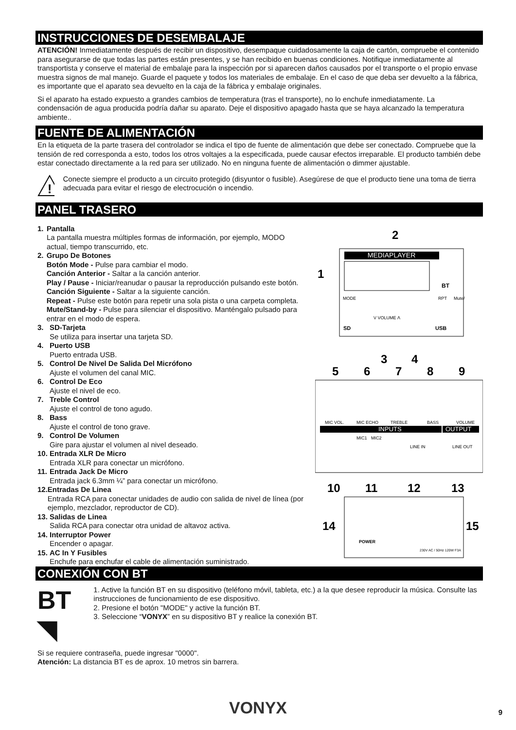INSTRUCCIONES DE DESEMBALAJE
ATENCIÓN! Inmediatamente después de recibir un dispositivo, desempaque cuidadosamente la caja de cartón, compruebe el contenido para asegurarse de que todas las partes están presentes, y se han recibido en buenas condiciones. Notifique inmediatamente al transportista y conserve el material de embalaje para la inspección por si aparecen daños causados por el transporte o el propio envase muestra signos de mal manejo. Guarde el paquete y todos los materiales de embalaje. En el caso de que deba ser devuelto a la fábrica, es importante que el aparato sea devuelto en la caja de la fábrica y embalaje originales.
Si el aparato ha estado expuesto a grandes cambios de temperatura (tras el transporte), no lo enchufe inmediatamente. La condensación de agua producida podría dañar su aparato. Deje el dispositivo apagado hasta que se haya alcanzado la temperatura ambiente..
FUENTE DE ALIMENTACIÓN
En la etiqueta de la parte trasera del controlador se indica el tipo de fuente de alimentación que debe ser conectado. Compruebe que la tensión de red corresponda a esto, todos los otros voltajes a la especificada, puede causar efectos irreparable. El producto también debe estar conectado directamente a la red para ser utilizado. No en ninguna fuente de alimentación o dimmer ajustable.
!
Conecte siempre el producto a un circuito protegido (disyuntor o fusible). Asegúrese de que el producto tiene una toma de tierra adecuada para evitar el riesgo de electrocución o incendio.
PANEL TRASERO
1. Pantalla
La pantalla muestra múltiples formas de información, por ejemplo, MODO actual, tiempo transcurrido, etc.
2. Grupo De Botones
Botón Mode - Pulse para cambiar el modo.
Canción Anterior - Saltar a la canción anterior.
Play / Pause - Iniciar/reanudar o pausar la reproducción pulsando este botón.
Canción Siguiente - Saltar a la siguiente canción.
Repeat - Pulse este botón para repetir una sola pista o una carpeta completa.
Mute/Stand-by - Pulse para silenciar el dispositivo. Manténgalo pulsado para entrar en el modo de espera.
3. SD-Tarjeta
Se utiliza para insertar una tarjeta SD.
4. Puerto USB
Puerto entrada USB.
5. Control De Nivel De Salida Del Micrófono
Ajuste el volumen del canal MIC.
6. Control De Eco
Ajuste el nivel de eco.
7. Treble Control
Ajuste el control de tono agudo.
8. Bass
Ajuste el control de tono grave.
9. Control De Volumen
Gire para ajustar el volumen al nivel deseado.
10.
Entrada XLR De Micro
Entrada XLR para conectar un micrófono.
11.
Entrada Jack De Micro
Entrada jack 6.3mm ¼” para conectar un micrófono.
12.
Entradas De Linea
Entrada RCA para conectar unidades de audio con salida de nivel de línea (por ejemplo, mezclador, reproductor de CD).
13.
Salidas de Linea
Salida RCA para conectar otra unidad de altavoz activa.
14.
Interruptor Power
Encender o apagar.
15.
AC In Y Fusibles
Enchufe para enchufar el cable de alimentación suministrado.
MEDIAPLAYER
BT
MODE
RPT
Mute/
V VOLUME Λ
SD
USB
MIC VOL.
MIC ECHO
TREBLE
BASS
VOLUME
INPUTS
OUTPUT
MIC1
MIC2
LINE IN
LINE OUT
POWER
230V AC / 50Hz 120W F3A
1
2
3
4
5
6
7
8
9
10
11
12
13
14
15
CONEXIÓN CON BT
BT ◥
1. Active la función BT en su dispositivo (teléfono móvil, tableta, etc.) a la que desee reproducir la música. Consulte las instrucciones de funcionamiento de ese dispositivo.
2. Presione el botón "MODE" y active la función BT.
3. Seleccione “VONYX” en su dispositivo BT y realice la conexión BT.
Si se requiere contraseña, puede ingresar "0000".
Atención: La distancia BT es de aprox. 10 metros sin barrera.
VONYX 9